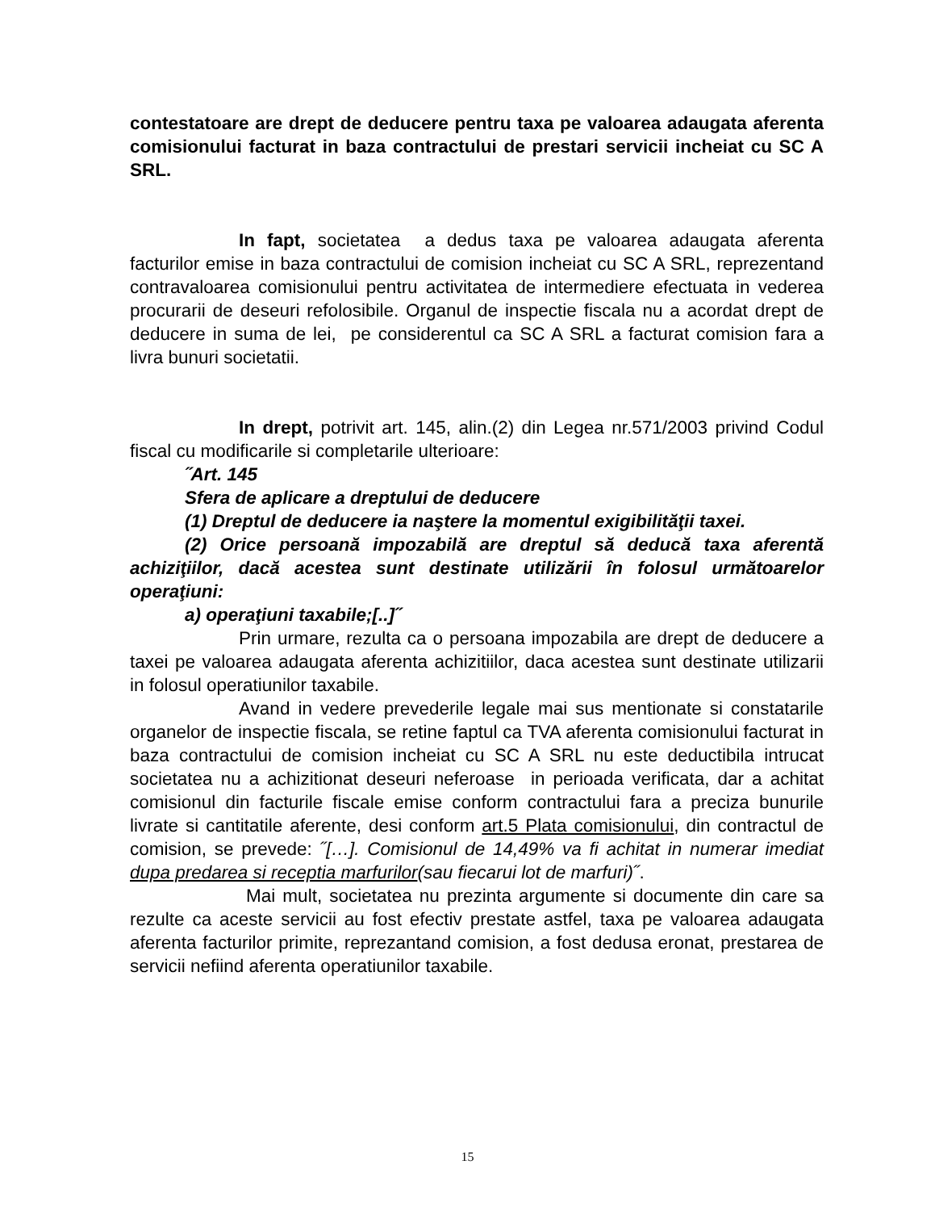contestatoare are drept de deducere pentru taxa pe valoarea adaugata aferenta comisionului facturat in baza contractului de prestari servicii incheiat cu SC A SRL.
In fapt, societatea a dedus taxa pe valoarea adaugata aferenta facturilor emise in baza contractului de comision incheiat cu SC A SRL, reprezentand contravaloarea comisionului pentru activitatea de intermediere efectuata in vederea procurarii de deseuri refolosibile. Organul de inspectie fiscala nu a acordat drept de deducere in suma de lei, pe considerentul ca SC A SRL a facturat comision fara a livra bunuri societatii.
In drept, potrivit art. 145, alin.(2) din Legea nr.571/2003 privind Codul fiscal cu modificarile si completarile ulterioare:
˝Art. 145
Sfera de aplicare a dreptului de deducere
(1) Dreptul de deducere ia naştere la momentul exigibilităţii taxei.
(2) Orice persoană impozabilă are dreptul să deducă taxa aferentă achiziţiilor, dacă acestea sunt destinate utilizării în folosul următoarelor operaţiuni:
a) operaţiuni taxabile;[..]˝
Prin urmare, rezulta ca o persoana impozabila are drept de deducere a taxei pe valoarea adaugata aferenta achizitiilor, daca acestea sunt destinate utilizarii in folosul operatiunilor taxabile.
Avand in vedere prevederile legale mai sus mentionate si constatarile organelor de inspectie fiscala, se retine faptul ca TVA aferenta comisionului facturat in baza contractului de comision incheiat cu SC A SRL nu este deductibila intrucat societatea nu a achizitionat deseuri neferoase in perioada verificata, dar a achitat comisionul din facturile fiscale emise conform contractului fara a preciza bunurile livrate si cantitatile aferente, desi conform art.5 Plata comisionului, din contractul de comision, se prevede: ˝[…]. Comisionul de 14,49% va fi achitat in numerar imediat dupa predarea si receptia marfurilor(sau fiecarui lot de marfuri)˝.
Mai mult, societatea nu prezinta argumente si documente din care sa rezulte ca aceste servicii au fost efectiv prestate astfel, taxa pe valoarea adaugata aferenta facturilor primite, reprezantand comision, a fost dedusa eronat, prestarea de servicii nefiind aferenta operatiunilor taxabile.
15